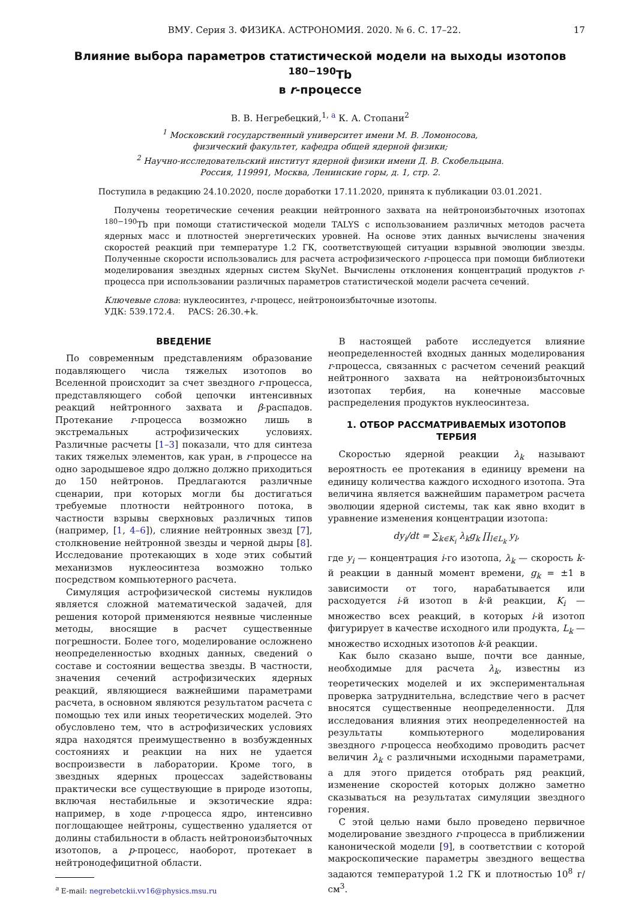ВМУ. Серия 3. ФИЗИКА. АСТРОНОМИЯ. 2020. № 6. С. 17–22. 17
Влияние выбора параметров статистической модели на выходы изотопов <sup>180−190</sup>Tb
в r-процессе
В. В. Негребецкий,<sup>1, a</sup> К. А. Стопани<sup>2</sup>
<sup>1</sup> Московский государственный университет имени М. В. Ломоносова,
физический факультет, кафедра общей ядерной физики;
<sup>2</sup> Научно-исследовательский институт ядерной физики имени Д. В. Скобельцына.
Россия, 119991, Москва, Ленинские горы, д. 1, стр. 2.
Поступила в редакцию 24.10.2020, после доработки 17.11.2020, принята к публикации 03.01.2021.
Получены теоретические сечения реакции нейтронного захвата на нейтроноизбыточных изотопах <sup>180−190</sup>Tb при помощи статистической модели TALYS с использованием различных методов расчета ядерных масс и плотностей энергетических уровней. На основе этих данных вычислены значения скоростей реакций при температуре 1.2 ГК, соответствующей ситуации взрывной эволюции звезды. Полученные скорости использовались для расчета астрофизического r-процесса при помощи библиотеки моделирования звездных ядерных систем SkyNet. Вычислены отклонения концентраций продуктов r-процесса при использовании различных параметров статистической модели расчета сечений.
Ключевые слова: нуклеосинтез, r-процесс, нейтроноизбыточные изотопы.
УДК: 539.172.4. PACS: 26.30.+k.
ВВЕДЕНИЕ
По современным представлениям образование подавляющего числа тяжелых изотопов во Вселенной происходит за счет звездного r-процесса, представляющего собой цепочки интенсивных реакций нейтронного захвата и β-распадов. Протекание r-процесса возможно лишь в экстремальных астрофизических условиях. Различные расчеты [1–3] показали, что для синтеза таких тяжелых элементов, как уран, в r-процессе на одно зародышевое ядро должно должно приходиться до 150 нейтронов. Предлагаются различные сценарии, при которых могли бы достигаться требуемые плотности нейтронного потока, в частности взрывы сверхновых различных типов (например, [1, 4–6]), слияние нейтронных звезд [7], столкновение нейтронной звезды и черной дыры [8]. Исследование протекающих в ходе этих событий механизмов нуклеосинтеза возможно только посредством компьютерного расчета.
Симуляция астрофизической системы нуклидов является сложной математической задачей, для решения которой применяются неявные численные методы, вносящие в расчет существенные погрешности. Более того, моделирование осложнено неопределенностью входных данных, сведений о составе и состоянии вещества звезды. В частности, значения сечений астрофизических ядерных реакций, являющиеся важнейшими параметрами расчета, в основном являются результатом расчета с помощью тех или иных теоретических моделей. Это обусловлено тем, что в астрофизических условиях ядра находятся преимущественно в возбужденных состояниях и реакции на них не удается воспроизвести в лаборатории. Кроме того, в звездных ядерных процессах задействованы практически все существующие в природе изотопы, включая нестабильные и экзотические ядра: например, в ходе r-процесса ядро, интенсивно поглощающее нейтроны, существенно удаляется от долины стабильности в область нейтроноизбыточных изотопов, а p-процесс, наоборот, протекает в нейтронодефицитной области.
<sup>a</sup> E-mail: negrebetckii.vv16@physics.msu.ru
В настоящей работе исследуется влияние неопределенностей входных данных моделирования r-процесса, связанных с расчетом сечений реакций нейтронного захвата на нейтроноизбыточных изотопах тербия, на конечные массовые распределения продуктов нуклеосинтеза.
1. ОТБОР РАССМАТРИВАЕМЫХ ИЗОТОПОВ ТЕРБИЯ
Скоростью ядерной реакции λ<sub>k</sub> называют вероятность ее протекания в единицу времени на единицу количества каждого исходного изотопа. Эта величина является важнейшим параметром расчета эволюции ядерной системы, так как явно входит в уравнение изменения концентрации изотопа:
dy<sub>i</sub>/dt = ∑<sub>k∈K<sub>i</sub></sub> λ<sub>k</sub>g<sub>k</sub> ∏<sub>l∈L<sub>k</sub></sub> y<sub>l</sub>,
где y<sub>i</sub> — концентрация i-го изотопа, λ<sub>k</sub> — скорость k-й реакции в данный момент времени, g<sub>k</sub> = ±1 в зависимости от того, нарабатывается или расходуется i-й изотоп в k-й реакции, K<sub>i</sub> — множество всех реакций, в которых i-й изотоп фигурирует в качестве исходного или продукта, L<sub>k</sub> — множество исходных изотопов k-й реакции.
Как было сказано выше, почти все данные, необходимые для расчета λ<sub>k</sub>, известны из теоретических моделей и их экспериментальная проверка затруднительна, вследствие чего в расчет вносятся существенные неопределенности. Для исследования влияния этих неопределенностей на результаты компьютерного моделирования звездного r-процесса необходимо проводить расчет величин λ<sub>k</sub> с различными исходными параметрами, а для этого придется отобрать ряд реакций, изменение скоростей которых должно заметно сказываться на результатах симуляции звездного горения.
С этой целью нами было проведено первичное моделирование звездного r-процесса в приближении канонической модели [9], в соответствии с которой макроскопические параметры звездного вещества задаются температурой 1.2 ГК и плотностью 10<sup>8</sup> г/см<sup>3</sup>.